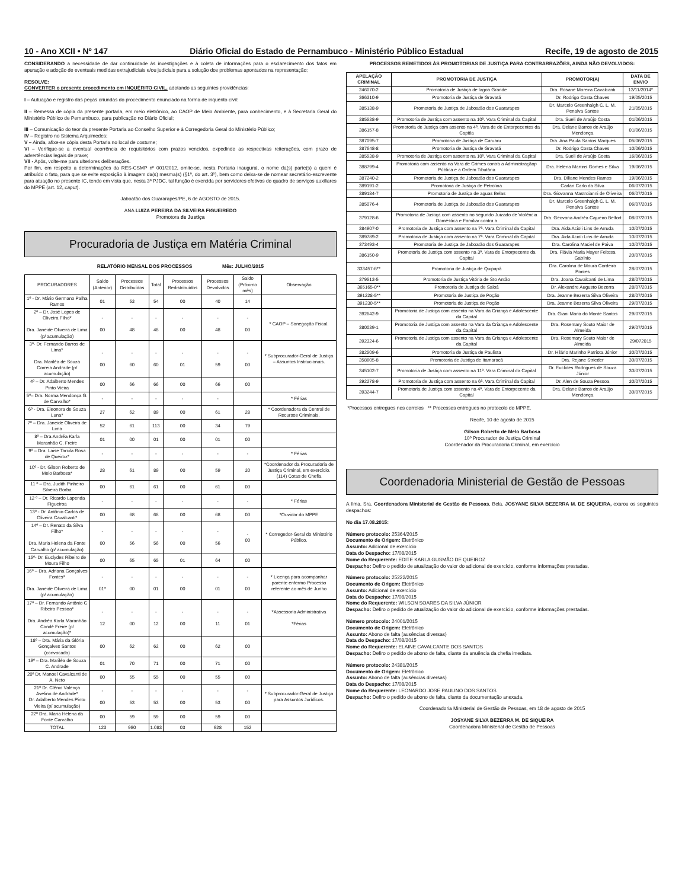10 - Ano XCII • Nº 147 Diário Oficial do Estado de Pernambuco - Ministério Público Estadual Recife, 19 de agosto de 2015
CONSIDERANDO a necessidade de dar continuidade às investigações e à coleta de informações para o esclarecimento dos fatos em apuração e adoção de eventuais medidas extrajudiciais e/ou judiciais para a solução dos problemas apontados na representação;
RESOLVE:
CONVERTER o presente procedimento em INQUÉRITO CIVIL, adotando as seguintes providências:
I – Autuação e registro das peças oriundas do procedimento enunciado na forma de inquérito civil:
II – Remessa de cópia da presente portaria, em meio eletrônico, ao CAOP de Meio Ambiente, para conhecimento, e à Secretaria Geral do Ministério Público de Pernambuco, para publicação no Diário Oficial;
III – Comunicação do teor da presente Portaria ao Conselho Superior e à Corregedoria Geral do Ministério Público;
IV – Registro no Sistema Arquimedes;
V – Ainda, afixe-se cópia desta Portaria no local de costume;
VI – Verifique-se a eventual ocorrência de requisitórios com prazos vencidos, expedindo as respectivas reiterações, com prazo de advertências legais de praxe;
VII - Após, volte-me para ulteriores deliberações.
Por fim, em respeito a determinações da RES-CSMP nº 001/2012, omite-se, nesta Portaria inaugural, o nome da(s) parte(s) a quem é atribuído o fato, para que se evite exposição à imagem da(s) mesma(s) (§1º, do art. 3º), bem como deixa-se de nomear secretário-escrevente para atuação no presente IC, tendo em vista que, nesta 3ª PJDC, tal função é exercida por servidores efetivos do quadro de serviços auxiliares do MPPE (art. 12, caput).
Jaboatão dos Guararapes/PE, 6 de AGOSTO de 2015.
ANA LUIZA PEREIRA DA SILVEIRA FIGUEIREDO
Promotora de Justiça
Procuradoria de Justiça em Matéria Criminal
RELATÓRIO MENSAL DOS PROCESSOS Mês: JULHO/2015
| PROCURADORES | Saldo (Anterior) | Processos Distribuídos | Total | Processos Redistribuídos | Processos Devolvidos | Saldo (Próximo mês) | Observação |
| --- | --- | --- | --- | --- | --- | --- | --- |
| 1º - Dr. Mário Germano Palha Ramos | 01 | 53 | 54 | 00 | 40 | 14 | |
| 2º – Dr. José Lopes de Oliveira Filho* Dra. Janeide Oliveira de Lima (p/ acumulação) | - 00 | - 48 | - 48 | - 00 | - 48 | - 00 | * CAOP – Sonegação Fiscal. |
| 3º- Dr. Fernando Barros de Lima* Dra. Mariléa de Souza Correia Andrade (p/ acumulação) | - 00 | - 60 | - 60 | - 01 | - 59 | - 00 | * Subprocurador-Geral de Justiça – Assuntos Institucionais. |
| 4º – Dr. Adalberto Mendes Pinto Vieira | 00 | 66 | 66 | 00 | 66 | 00 | |
| 5º– Dra. Norma Mendonça G. de Carvalho* | - | - | - | - | - | | * Férias |
| 6º - Dra. Eleonora de Souza Luna* | 27 | 62 | 89 | 00 | 61 | 28 | * Coordenadora da Central de Recursos Criminais. |
| 7º – Dra. Janeide Oliveira de Lima | 52 | 61 | 113 | 00 | 34 | 79 | |
| 8º – Dra.Andréa Karla Maranhão C. Freire | 01 | 00 | 01 | 00 | 01 | 00 | |
| 9º – Dra. Laise Tarcila Rosa de Queiroz* | - | - | - | - | - | - | * Férias |
| 10º - Dr. Gilson Roberto de Melo Barbosa* | 28 | 61 | 89 | 00 | 59 | 30 | *Coordenador da Procuradoria de Justiça Criminal, em exercício. (114) Cotas de Chefia |
| 11 º – Dra. Judith Pinheiro Silveira Borba | 00 | 61 | 61 | 00 | 61 | 00 | |
| 12 º – Dr. Ricardo Lapenda Figueiroa | - | - | - | - | - | - | * Férias |
| 13º - Dr. Antônio Carlos de Oliveira Cavalcanti* | 00 | 68 | 68 | 00 | 68 | 00 | *Ouvidor do MPPE |
| 14º – Dr. Renato da Silva Filho* Dra. Maria Helena da Fonte Carvalho (p/ acumulação) | - 00 | - 56 | - 56 | - 00 | - 56 | - 00 | * Corregedor-Geral do Ministério Público. |
| 15º- Dr. Euclydes Ribeiro de Moura Filho | 00 | 65 | 65 | 01 | 64 | 00 | |
| 16º – Dra. Adriana Gonçalves Fontes* Dra. Janeide Oliveira de Lima (p/ acumulação) | - 01* | - 00 | - 01 | - 00 | - 01 | - 00 | * Licença para acompanhar parente enfermo Processo referente ao mês de Junho |
| 17º – Dr. Fernando Antônio C Ribeiro Pessoa* Dra. Andréa Karla Maranhão Condé Freire (p/ acumulação)* | - 12 | - 00 | - 12 | - 00 | - 11 | - 01 | *Assessoria Administrativa *Férias |
| 18º – Dra. Mária da Glória Gonçalves Santos (convocada) | 00 | 62 | 62 | 00 | 62 | 00 | |
| 19º – Dra. Mariléa de Souza C. Andrade | 01 | 70 | 71 | 00 | 71 | 00 | |
| 20º Dr. Manoel Cavalcanti de A. Neto | 00 | 55 | 55 | 00 | 55 | 00 | |
| 21º Dr. Clênio Valença Avelino de Andrade* Dr. Adalberto Mendes Pinto Vieira (p/ acumulação) | - 00 | - 53 | - 53 | - 00 | - 53 | - 00 | * Subprocurador-Geral de Justiça para Assuntos Jurídicos. |
| 22º Dra. Maria Helena da Fonte Carvalho | 00 | 59 | 59 | 00 | 59 | 00 | |
| TOTAL | 123 | 960 | 1.083 | 03 | 928 | 152 | |
PROCESSOS REMETIDOS ÀS PROMOTORIAS DE JUSTIÇA PARA CONTRARRAZÕES, AINDA NÃO DEVOLVIDOS:
| APELAÇÃO CRIMINAL | PROMOTORIA DE JUSTIÇA | PROMOTOR(A) | DATA DE ENVIO |
| --- | --- | --- | --- |
| 246070-2 | Promotoria de Justiça de lagoa Grande | Dra. Rosane Moreira Cavalcanti | 13/11/2014* |
| 366310-9 | Promotoria de Justiça de Gravatá | Dr. Rodrigo Costa Chaves | 19/05/2015 |
| 385138-9 | Promotoria de Justiça de Jaboatão dos Guararapes | Dr. Marcelo Greenhalgh C. L. M. Penalva Santos | 21/05/2015 |
| 385538-9 | Promotoria de Justiça com assento na 10ª. Vara Criminal da Capital | Dra. Sueli de Araújo Costa | 01/06/2015 |
| 386157-8 | Promotoria de Justiça com assento na 4ª. Vara de de Entorpecentes da Capitla | Dra. Delane Barros de Araújo Mendonça | 01/06/2015 |
| 387095-7 | Promotoria de Justiça de Caruaru | Dra. Ana Paula Santos Marques | 05/06/2015 |
| 387648-8 | Promotoria de Justiça de Gravatá | Dr. Rodrigo Costa Chaves | 10/06/2015 |
| 385538-9 | Promotoria de Justiça com assento na 10ª. Vara Criminal da Capital | Dra. Sueli de Araújo Costa | 16/06/2015 |
| 388799-4 | Promotoria com assento na Vara de Crimes contra a Administraçãop Pública e a Ordem Tibutária | Dra. Helena Martins Gomes e Silva | 19/06/2015 |
| 387240-2 | Promotoria de Justiça de Jaboatão dos Guararapes | Dra. Diliane Mendes Ramos | 19/06/2015 |
| 389191-2 | Promotoria de Justiça de Petrolina | Carlan Carlo da Silva | 06/07/2015 |
| 389184-7 | Promotoria de Justiça de aguas Belas | Dra. Giovanna Mastroianni de Oliveira | 06/07/2015 |
| 385076-4 | Promotoria de Justiça de Jaboatão dos Guararapes | Dr. Marcelo Greenhalgh C. L. M. Penalva Santos | 06/07/2015 |
| 379128-6 | Promotoria de Justiça com assento no segundo Juizado de Violência Doméstica e Familiar contra a | Dra. Geovana Andréa Cajueiro Belfort | 08/07/2015 |
| 384907-0 | Promotoria de Justiça com assento na 7ª. Vara Criminal da Capital | Dra. Aida Acioli Lins de Arruda | 10/07/2015 |
| 389789-2 | Promotoria de Justiça com assento na 7ª. Vara Criminal da Capital | Dra. Aida Acioli Lins de Arruda | 10/07/2015 |
| 373493-4 | Promotoria de Justiça de Jaboatão dos Guararapes | Dra. Carolina Maciel de Paiva | 10/07/2015 |
| 386150-9 | Promotoria de Justiça com assento na 3ª. Vara de Entorpecente da Capital | Dra. Flávia Maria Mayer Feitosa Gabínio | 20/07/2015 |
| 333457-6** | Promotoria de Justiça de Quipapá | Dra. Carolina de Moura Cordeiro Pontes | 28/07/2015 |
| 379513-5 | Promotoria de Justiça Vitória de Sto Antão | Dra. Joana Cavalcanti de Lima | 28/07/2015 |
| 365165-0** | Promotoria de Justiça de Saloá | Dr. Alexandre Augusto Bezerra | 28/07/2015 |
| 391228-5** | Promotoria de Justiça de Poção | Dra. Jeanne Bezerra Silva Oliveira | 28/07/2015 |
| 391230-5** | Promotoria de Justiça de Poção | Dra. Jeanne Bezerra Silva Oliveira | 29/07/2015 |
| 392642-9 | Promotoria de Justiça com assento na Vara da Criança e Adolescente da Capital | Dra. Giani Maria do Monte Santos | 29/07/2015 |
| 380039-1 | Promotoria de Justiça com assento na Vara da Criança e Adolescente da Capital | Dra. Rosemary Souto Maior de Almeida | 29/07/2015 |
| 392324-6 | Promotoria de Justiça com assento na Vara da Criança e Adolescente da Capital | Dra. Rosemary Souto Maior de Almeida | 29/072015 |
| 382509-6 | Promotoria de Justiça de Paulista | Dr. Hilário Marinho Patriota Júnior | 30/07/2015 |
| 358605-8 | Promotoria de Justiça de Itamaracá | Dra. Rejane Strieder | 30/07/2015 |
| 345102-7 | Promotoria de Justiça com assento na 11ª. Vara Criminal da Capital | Dr. Euclides Rodrigues de Souza Júnior | 30/07/2015 |
| 392278-9 | Promotoria de Justiça com assento na 6ª. Vara Criminal da Capital | Dr. Alen de Souza Pessoa | 30/07/2015 |
| 393244-7 | Promotoria de Justiça com assento na 4ª. Vara de Entorpecente da Capital | Dra. Delane Barros de Araújo Mendonça | 30/07/2015 |
*Processos entregues nos correios ** Processos entregues no protocolo do MPPE.
Recife, 10 de agosto de 2015
Gilson Roberto de Melo Barbosa
10º Procurador de Justiça Criminal
Coordenador da Procuradoria Criminal, em exercício
Coordenadoria Ministerial de Gestão de Pessoas
A Ilma. Sra. Coordenadora Ministerial de Gestão de Pessoas, Bela. JOSYANE SILVA BEZERRA M. DE SIQUEIRA, exarou os seguintes despachos:
No dia 17.08.2015:
Número protocolo: 25364/2015
Documento de Origem: Eletrônico
Assunto: Adicional de exercício
Data do Despacho: 17/08/2015
Nome do Requerente: EDITE KARLA GUSMÃO DE QUEIROZ
Despacho: Defiro o pedido de atualização do valor do adicional de exercício, conforme informações prestadas.
Número protocolo: 25222/2015
Documento de Origem: Eletrônico
Assunto: Adicional de exercício
Data do Despacho: 17/08/2015
Nome do Requerente: WILSON SOARES DA SILVA JÚNIOR
Despacho: Defiro o pedido de atualização do valor do adicional de exercício, conforme informações prestadas.
Número protocolo: 24001/2015
Documento de Origem: Eletrônico
Assunto: Abono de falta (ausências diversas)
Data do Despacho: 17/08/2015
Nome do Requerente: ELAINE CAVALCANTE DOS SANTOS
Despacho: Defiro o pedido de abono de falta, diante da anuência da chefia imediata.
Número protocolo: 24381/2015
Documento de Origem: Eletrônico
Assunto: Abono de falta (ausências diversas)
Data do Despacho: 17/08/2015
Nome do Requerente: LEONARDO JOSE PAULINO DOS SANTOS
Despacho: Defiro o pedido de abono de falta, diante da documentação anexada.
Coordenadoria Ministerial de Gestão de Pessoas, em 18 de agosto de 2015
JOSYANE SILVA BEZERRA M. DE SIQUEIRA
Coordenadora Ministerial de Gestão de Pessoas